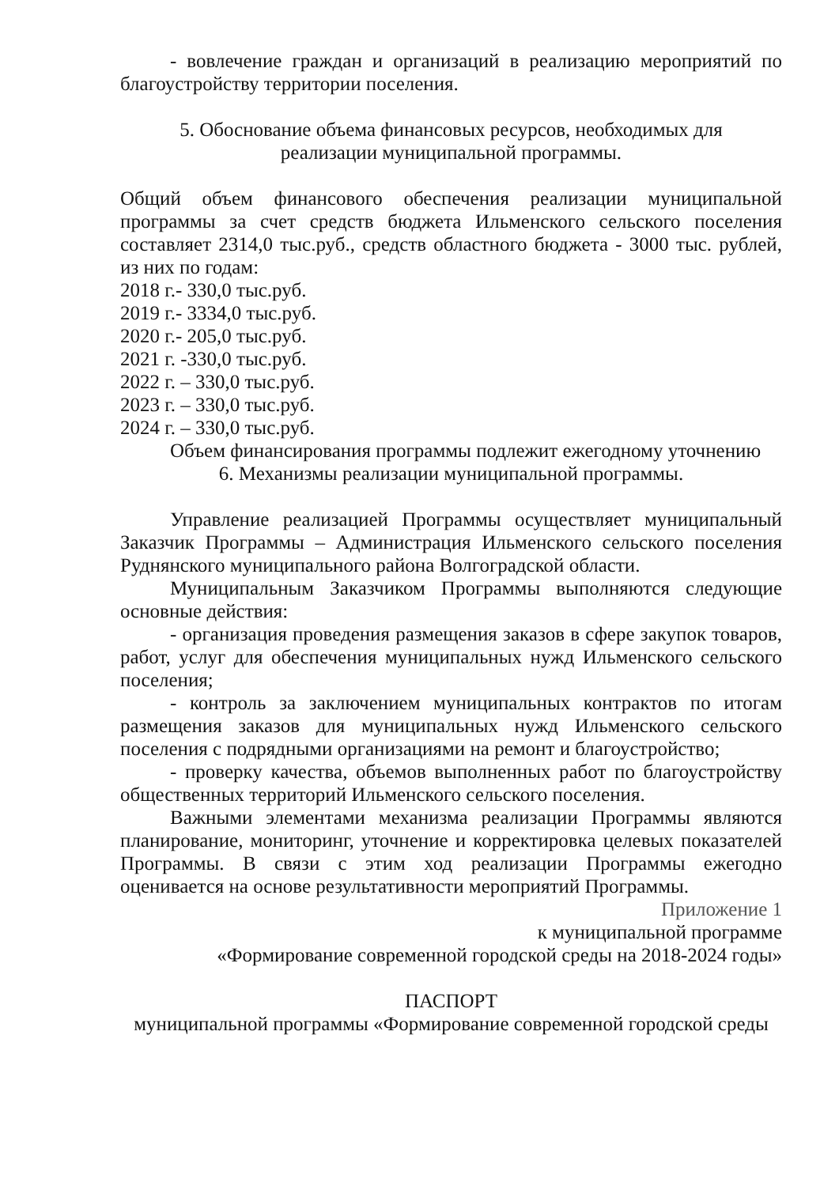- вовлечение граждан и организаций в реализацию мероприятий по благоустройству территории поселения.
5. Обоснование объема финансовых ресурсов, необходимых для
реализации муниципальной программы.
Общий объем финансового обеспечения реализации муниципальной программы за счет средств бюджета Ильменского сельского поселения составляет 2314,0 тыс.руб., средств областного бюджета - 3000 тыс. рублей, из них по годам:
2018 г.- 330,0 тыс.руб.
2019 г.- 3334,0 тыс.руб.
2020 г.- 205,0 тыс.руб.
2021 г. -330,0 тыс.руб.
2022 г. – 330,0 тыс.руб.
2023 г. – 330,0 тыс.руб.
2024 г. – 330,0 тыс.руб.
Объем финансирования программы подлежит ежегодному уточнению
6. Механизмы реализации муниципальной программы.
Управление реализацией Программы осуществляет муниципальный Заказчик Программы – Администрация Ильменского сельского поселения Руднянского муниципального района Волгоградской области.
Муниципальным Заказчиком Программы выполняются следующие основные действия:
- организация проведения размещения заказов в сфере закупок товаров, работ, услуг для обеспечения муниципальных нужд Ильменского сельского поселения;
- контроль за заключением муниципальных контрактов по итогам размещения заказов для муниципальных нужд Ильменского сельского поселения с подрядными организациями на ремонт и благоустройство;
- проверку качества, объемов выполненных работ по благоустройству общественных территорий Ильменского сельского поселения.
Важными элементами механизма реализации Программы являются планирование, мониторинг, уточнение и корректировка целевых показателей Программы. В связи с этим ход реализации Программы ежегодно оценивается на основе результативности мероприятий Программы.
Приложение 1
к муниципальной программе
«Формирование современной городской среды на 2018-2024 годы»
ПАСПОРТ
муниципальной программы «Формирование современной городской среды